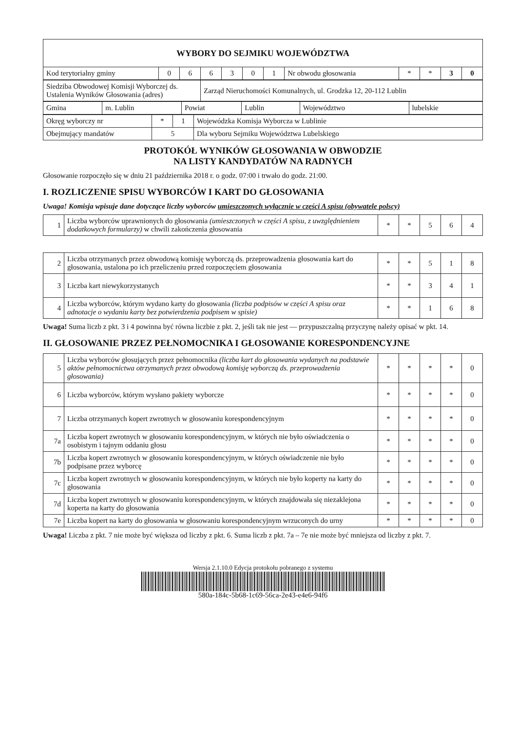| WYBORY DO SEJMIKU WOJEWÓDZTWA | | | | | | | | | | | |
| Kod terytorialny gminy | 0 | 6 | 6 | 3 | 0 | 1 | Nr obwodu głosowania | * | * | 3 | 0 |
| Siedziba Obwodowej Komisji Wyborczej ds. Ustalenia Wyników Głosowania (adres) | Zarząd Nieruchomości Komunalnych, ul. Grodzka 12, 20-112 Lublin |
| Gmina | m. Lublin | Powiat | Lublin | Województwo | lubelskie |
| Okręg wyborczy nr | * | 1 | Wojewódzka Komisja Wyborcza w Lublinie |
| Obejmujący mandatów | 5 | | Dla wyboru Sejmiku Województwa Lubelskiego |
PROTOKÓŁ WYNIKÓW GŁOSOWANIA W OBWODZIE
NA LISTY KANDYDATÓW NA RADNYCH
Głosowanie rozpoczęło się w dniu 21 października 2018 r. o godz. 07:00 i trwało do godz. 21:00.
I. ROZLICZENIE SPISU WYBORCÓW I KART DO GŁOSOWANIA
Uwaga! Komisja wpisuje dane dotyczące liczby wyborców umieszczonych wyłącznie w części A spisu (obywatele polscy)
| 1 | Liczba wyborców uprawnionych do głosowania (umieszczonych w części A spisu, z uwzględnieniem dodatkowych formularzy) w chwili zakończenia głosowania | * | * | 5 | 6 | 4 |
| 2 | Liczba otrzymanych przez obwodową komisję wyborczą ds. przeprowadzenia głosowania kart do głosowania, ustalona po ich przeliczeniu przed rozpoczęciem głosowania | * | * | 5 | 1 | 8 |
| 3 | Liczba kart niewykorzystanych | * | * | 3 | 4 | 1 |
| 4 | Liczba wyborców, którym wydano karty do głosowania (liczba podpisów w części A spisu oraz adnotacje o wydaniu karty bez potwierdzenia podpisem w spisie) | * | * | 1 | 6 | 8 |
Uwaga! Suma liczb z pkt. 3 i 4 powinna być równa liczbie z pkt. 2, jeśli tak nie jest — przypuszczalną przyczynę należy opisać w pkt. 14.
II. GŁOSOWANIE PRZEZ PEŁNOMOCNIKA I GŁOSOWANIE KORESPONDENCYJNE
| 5 | Liczba wyborców głosujących przez pełnomocnika (liczba kart do głosowania wydanych na podstawie aktów pełnomocnictwa otrzymanych przez obwodową komisję wyborczą ds. przeprowadzenia głosowania) | * | * | * | * | 0 |
| 6 | Liczba wyborców, którym wysłano pakiety wyborcze | * | * | * | * | 0 |
| 7 | Liczba otrzymanych kopert zwrotnych w głosowaniu korespondencyjnym | * | * | * | * | 0 |
| 7a | Liczba kopert zwrotnych w głosowaniu korespondencyjnym, w których nie było oświadczenia o osobistym i tajnym oddaniu głosu | * | * | * | * | 0 |
| 7b | Liczba kopert zwrotnych w głosowaniu korespondencyjnym, w których oświadczenie nie było podpisane przez wyborcę | * | * | * | * | 0 |
| 7c | Liczba kopert zwrotnych w głosowaniu korespondencyjnym, w których nie było koperty na karty do głosowania | * | * | * | * | 0 |
| 7d | Liczba kopert zwrotnych w głosowaniu korespondencyjnym, w których znajdowała się niezaklejona koperta na karty do głosowania | * | * | * | * | 0 |
| 7e | Liczba kopert na karty do głosowania w głosowaniu korespondencyjnym wrzuconych do urny | * | * | * | * | 0 |
Uwaga! Liczba z pkt. 7 nie może być większa od liczby z pkt. 6. Suma liczb z pkt. 7a – 7e nie może być mniejsza od liczby z pkt. 7.
Wersja 2.1.10.0 Edycja protokołu pobranego z systemu
580a-184c-5b68-1c69-56ca-2e43-e4e6-94f6